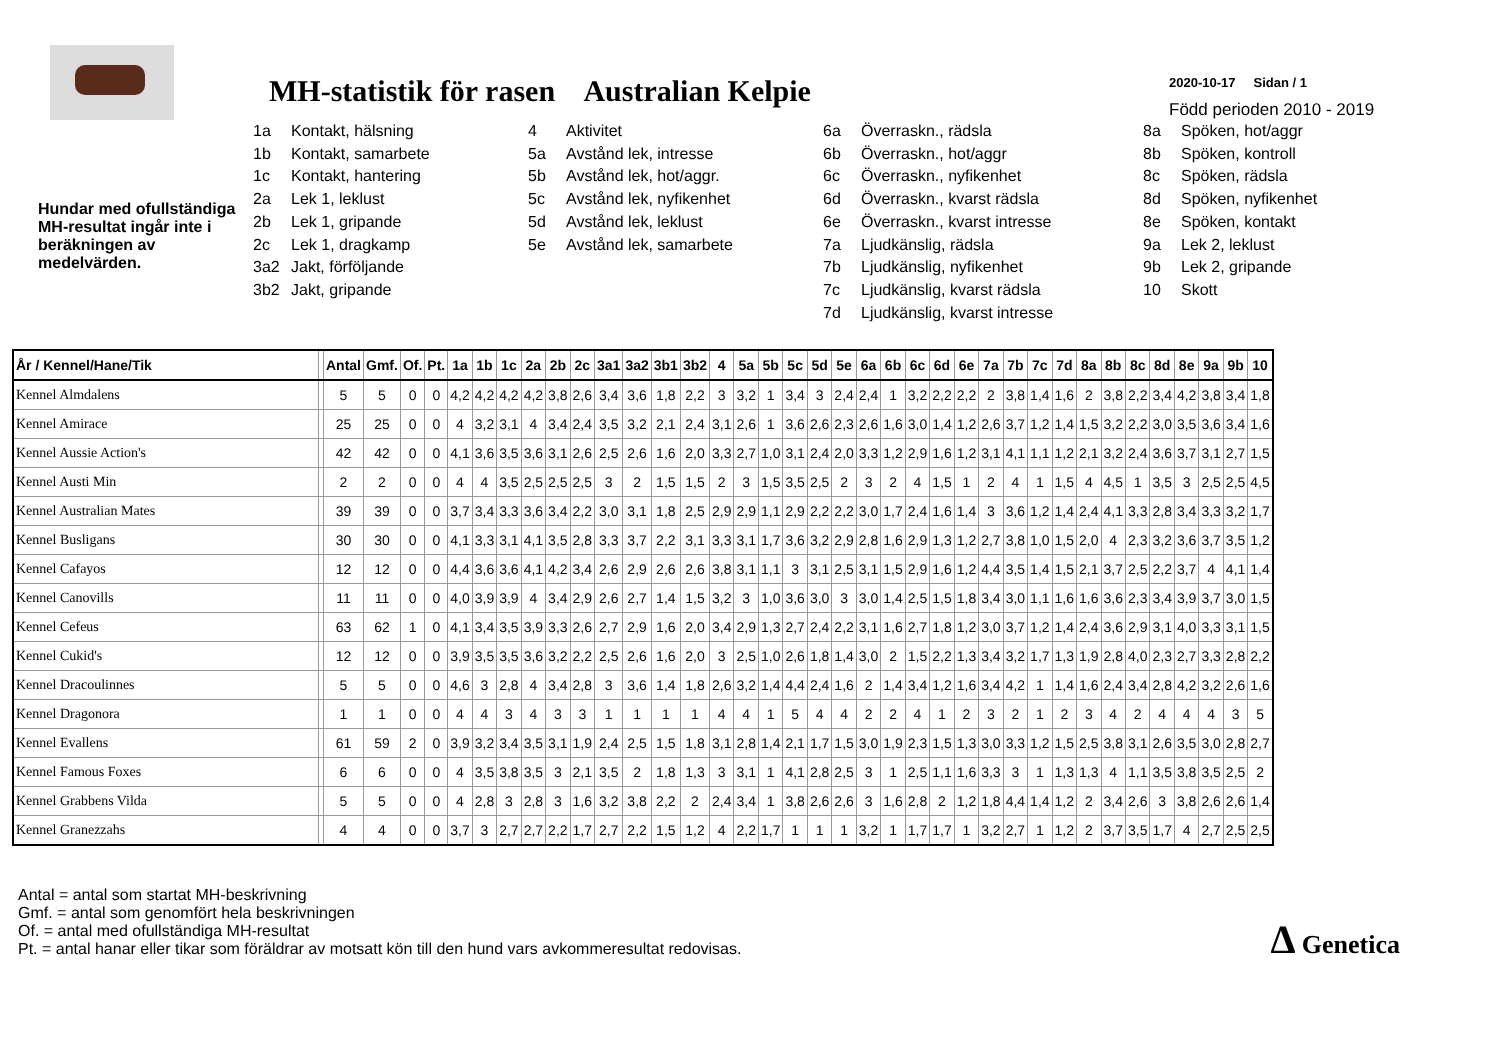MH-statistik för rasen Australian Kelpie
2020-10-17 Sidan / 1
Född perioden 2010 - 2019
Hundar med ofullständiga MH-resultat ingår inte i beräkningen av medelvärden.
1a Kontakt, hälsning
1b Kontakt, samarbete
1c Kontakt, hantering
2a Lek 1, leklust
2b Lek 1, gripande
2c Lek 1, dragkamp
3a2 Jakt, förföljande
3b2 Jakt, gripande
4 Aktivitet
5a Avstånd lek, intresse
5b Avstånd lek, hot/aggr.
5c Avstånd lek, nyfikenhet
5d Avstånd lek, leklust
5e Avstånd lek, samarbete
6a Överraskn., rädsla
6b Överraskn., hot/aggr
6c Överraskn., nyfikenhet
6d Överraskn., kvarst rädsla
6e Överraskn., kvarst intresse
7a Ljudkänslig, rädsla
7b Ljudkänslig, nyfikenhet
7c Ljudkänslig, kvarst rädsla
7d Ljudkänslig, kvarst intresse
8a Spöken, hot/aggr
8b Spöken, kontroll
8c Spöken, rädsla
8d Spöken, nyfikenhet
8e Spöken, kontakt
9a Lek 2, leklust
9b Lek 2, gripande
10 Skott
| År / Kennel/Hane/Tik | | Antal | Gmf. | Of. | Pt. | 1a | 1b | 1c | 2a | 2b | 2c | 3a1 | 3a2 | 3b1 | 3b2 | 4 | 5a | 5b | 5c | 5d | 5e | 6a | 6b | 6c | 6d | 6e | 7a | 7b | 7c | 7d | 8a | 8b | 8c | 8d | 8e | 9a | 9b | 10 |
| --- | --- | --- | --- | --- | --- | --- | --- | --- | --- | --- | --- | --- | --- | --- | --- | --- | --- | --- | --- | --- | --- | --- | --- | --- | --- | --- | --- | --- | --- | --- | --- | --- | --- | --- | --- | --- | --- | --- |
| Kennel Almdalens | | 5 | 5 | 0 | 0 | 4,2 | 4,2 | 4,2 | 4,2 | 3,8 | 2,6 | 3,4 | 3,6 | 1,8 | 2,2 | 3 | 3,2 | 1 | 3,4 | 3 | 2,4 | 2,4 | 1 | 3,2 | 2,2 | 2,2 | 2 | 3,8 | 1,4 | 1,6 | 2 | 3,8 | 2,2 | 3,4 | 4,2 | 3,8 | 3,4 | 1,8 |
| Kennel Amirace | | 25 | 25 | 0 | 0 | 4 | 3,2 | 3,1 | 4 | 3,4 | 2,4 | 3,5 | 3,2 | 2,1 | 2,4 | 3,1 | 2,6 | 1 | 3,6 | 2,6 | 2,3 | 2,6 | 1,6 | 3,0 | 1,4 | 1,2 | 2,6 | 3,7 | 1,2 | 1,4 | 1,5 | 3,2 | 2,2 | 3,0 | 3,5 | 3,6 | 3,4 | 1,6 |
| Kennel Aussie Action's | | 42 | 42 | 0 | 0 | 4,1 | 3,6 | 3,5 | 3,6 | 3,1 | 2,6 | 2,5 | 2,6 | 1,6 | 2,0 | 3,3 | 2,7 | 1,0 | 3,1 | 2,4 | 2,0 | 3,3 | 1,2 | 2,9 | 1,6 | 1,2 | 3,1 | 4,1 | 1,1 | 1,2 | 2,1 | 3,2 | 2,4 | 3,6 | 3,7 | 3,1 | 2,7 | 1,5 |
| Kennel Austi Min | | 2 | 2 | 0 | 0 | 4 | 4 | 3,5 | 2,5 | 2,5 | 2,5 | 3 | 2 | 1,5 | 1,5 | 2 | 3 | 1,5 | 3,5 | 2,5 | 2 | 3 | 2 | 4 | 1,5 | 1 | 2 | 4 | 1 | 1,5 | 4 | 4,5 | 1 | 3,5 | 3 | 2,5 | 2,5 | 4,5 |
| Kennel Australian Mates | | 39 | 39 | 0 | 0 | 3,7 | 3,4 | 3,3 | 3,6 | 3,4 | 2,2 | 3,0 | 3,1 | 1,8 | 2,5 | 2,9 | 2,9 | 1,1 | 2,9 | 2,2 | 2,2 | 3,0 | 1,7 | 2,4 | 1,6 | 1,4 | 3 | 3,6 | 1,2 | 1,4 | 2,4 | 4,1 | 3,3 | 2,8 | 3,4 | 3,3 | 3,2 | 1,7 |
| Kennel Busligans | | 30 | 30 | 0 | 0 | 4,1 | 3,3 | 3,1 | 4,1 | 3,5 | 2,8 | 3,3 | 3,7 | 2,2 | 3,1 | 3,3 | 3,1 | 1,7 | 3,6 | 3,2 | 2,9 | 2,8 | 1,6 | 2,9 | 1,3 | 1,2 | 2,7 | 3,8 | 1,0 | 1,5 | 2,0 | 4 | 2,3 | 3,2 | 3,6 | 3,7 | 3,5 | 1,2 |
| Kennel Cafayos | | 12 | 12 | 0 | 0 | 4,4 | 3,6 | 3,6 | 4,1 | 4,2 | 3,4 | 2,6 | 2,9 | 2,6 | 2,6 | 3,8 | 3,1 | 1,1 | 3 | 3,1 | 2,5 | 3,1 | 1,5 | 2,9 | 1,6 | 1,2 | 4,4 | 3,5 | 1,4 | 1,5 | 2,1 | 3,7 | 2,5 | 2,2 | 3,7 | 4 | 4,1 | 1,4 |
| Kennel Canovills | | 11 | 11 | 0 | 0 | 4,0 | 3,9 | 3,9 | 4 | 3,4 | 2,9 | 2,6 | 2,7 | 1,4 | 1,5 | 3,2 | 3 | 1,0 | 3,6 | 3,0 | 3 | 3,0 | 1,4 | 2,5 | 1,5 | 1,8 | 3,4 | 3,0 | 1,1 | 1,6 | 1,6 | 3,6 | 2,3 | 3,4 | 3,9 | 3,7 | 3,0 | 1,5 |
| Kennel Cefeus | | 63 | 62 | 1 | 0 | 4,1 | 3,4 | 3,5 | 3,9 | 3,3 | 2,6 | 2,7 | 2,9 | 1,6 | 2,0 | 3,4 | 2,9 | 1,3 | 2,7 | 2,4 | 2,2 | 3,1 | 1,6 | 2,7 | 1,8 | 1,2 | 3,0 | 3,7 | 1,2 | 1,4 | 2,4 | 3,6 | 2,9 | 3,1 | 4,0 | 3,3 | 3,1 | 1,5 |
| Kennel Cukid's | | 12 | 12 | 0 | 0 | 3,9 | 3,5 | 3,5 | 3,6 | 3,2 | 2,2 | 2,5 | 2,6 | 1,6 | 2,0 | 3 | 2,5 | 1,0 | 2,6 | 1,8 | 1,4 | 3,0 | 2 | 1,5 | 2,2 | 1,3 | 3,4 | 3,2 | 1,7 | 1,3 | 1,9 | 2,8 | 4,0 | 2,3 | 2,7 | 3,3 | 2,8 | 2,2 |
| Kennel Dracoulinnes | | 5 | 5 | 0 | 0 | 4,6 | 3 | 2,8 | 4 | 3,4 | 2,8 | 3 | 3,6 | 1,4 | 1,8 | 2,6 | 3,2 | 1,4 | 4,4 | 2,4 | 1,6 | 2 | 1,4 | 3,4 | 1,2 | 1,6 | 3,4 | 4,2 | 1 | 1,4 | 1,6 | 2,4 | 3,4 | 2,8 | 4,2 | 3,2 | 2,6 | 1,6 |
| Kennel Dragonora | | 1 | 1 | 0 | 0 | 4 | 4 | 3 | 4 | 3 | 3 | 1 | 1 | 1 | 1 | 4 | 4 | 1 | 5 | 4 | 4 | 2 | 2 | 4 | 1 | 2 | 3 | 2 | 1 | 2 | 3 | 4 | 2 | 4 | 4 | 4 | 3 | 5 |
| Kennel Evallens | | 61 | 59 | 2 | 0 | 3,9 | 3,2 | 3,4 | 3,5 | 3,1 | 1,9 | 2,4 | 2,5 | 1,5 | 1,8 | 3,1 | 2,8 | 1,4 | 2,1 | 1,7 | 1,5 | 3,0 | 1,9 | 2,3 | 1,5 | 1,3 | 3,0 | 3,3 | 1,2 | 1,5 | 2,5 | 3,8 | 3,1 | 2,6 | 3,5 | 3,0 | 2,8 | 2,7 |
| Kennel Famous Foxes | | 6 | 6 | 0 | 0 | 4 | 3,5 | 3,8 | 3,5 | 3 | 2,1 | 3,5 | 2 | 1,8 | 1,3 | 3 | 3,1 | 1 | 4,1 | 2,8 | 2,5 | 3 | 1 | 2,5 | 1,1 | 1,6 | 3,3 | 3 | 1 | 1,3 | 1,3 | 4 | 1,1 | 3,5 | 3,8 | 3,5 | 2,5 | 2 |
| Kennel Grabbens Vilda | | 5 | 5 | 0 | 0 | 4 | 2,8 | 3 | 2,8 | 3 | 1,6 | 3,2 | 3,8 | 2,2 | 2 | 2,4 | 3,4 | 1 | 3,8 | 2,6 | 2,6 | 3 | 1,6 | 2,8 | 2 | 1,2 | 1,8 | 4,4 | 1,4 | 1,2 | 2 | 3,4 | 2,6 | 3 | 3,8 | 2,6 | 2,6 | 1,4 |
| Kennel Granezzahs | | 4 | 4 | 0 | 0 | 3,7 | 3 | 2,7 | 2,7 | 2,2 | 1,7 | 2,7 | 2,2 | 1,5 | 1,2 | 4 | 2,2 | 1,7 | 1 | 1 | 1 | 3,2 | 1 | 1,7 | 1,7 | 1 | 3,2 | 2,7 | 1 | 1,2 | 2 | 3,7 | 3,5 | 1,7 | 4 | 2,7 | 2,5 | 2,5 |
Antal = antal som startat MH-beskrivning
Gmf. = antal som genomfört hela beskrivningen
Of. = antal med ofullständiga MH-resultat
Pt. = antal hanar eller tikar som föräldrar av motsatt kön till den hund vars avkommeresultat redovisas.
∆ Genetica